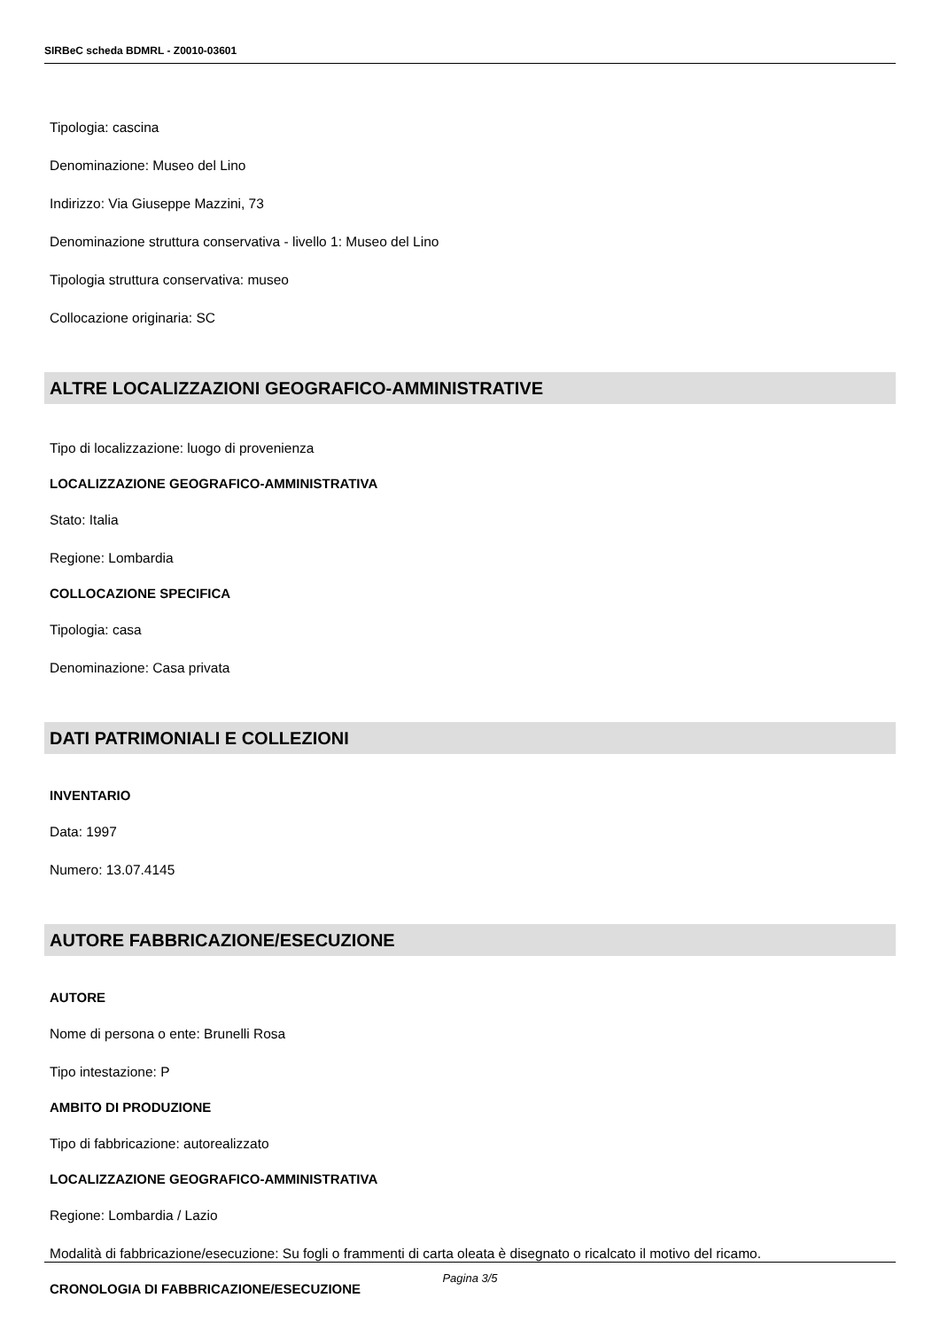SIRBeC scheda BDMRL - Z0010-03601
Tipologia: cascina
Denominazione: Museo del Lino
Indirizzo: Via Giuseppe Mazzini, 73
Denominazione struttura conservativa - livello 1: Museo del Lino
Tipologia struttura conservativa: museo
Collocazione originaria: SC
ALTRE LOCALIZZAZIONI GEOGRAFICO-AMMINISTRATIVE
Tipo di localizzazione: luogo di provenienza
LOCALIZZAZIONE GEOGRAFICO-AMMINISTRATIVA
Stato: Italia
Regione: Lombardia
COLLOCAZIONE SPECIFICA
Tipologia: casa
Denominazione: Casa privata
DATI PATRIMONIALI E COLLEZIONI
INVENTARIO
Data: 1997
Numero: 13.07.4145
AUTORE FABBRICAZIONE/ESECUZIONE
AUTORE
Nome di persona o ente: Brunelli Rosa
Tipo intestazione: P
AMBITO DI PRODUZIONE
Tipo di fabbricazione: autorealizzato
LOCALIZZAZIONE GEOGRAFICO-AMMINISTRATIVA
Regione: Lombardia / Lazio
Modalità di fabbricazione/esecuzione: Su fogli o frammenti di carta oleata è disegnato o ricalcato il motivo del ricamo.
CRONOLOGIA DI FABBRICAZIONE/ESECUZIONE
Pagina 3/5